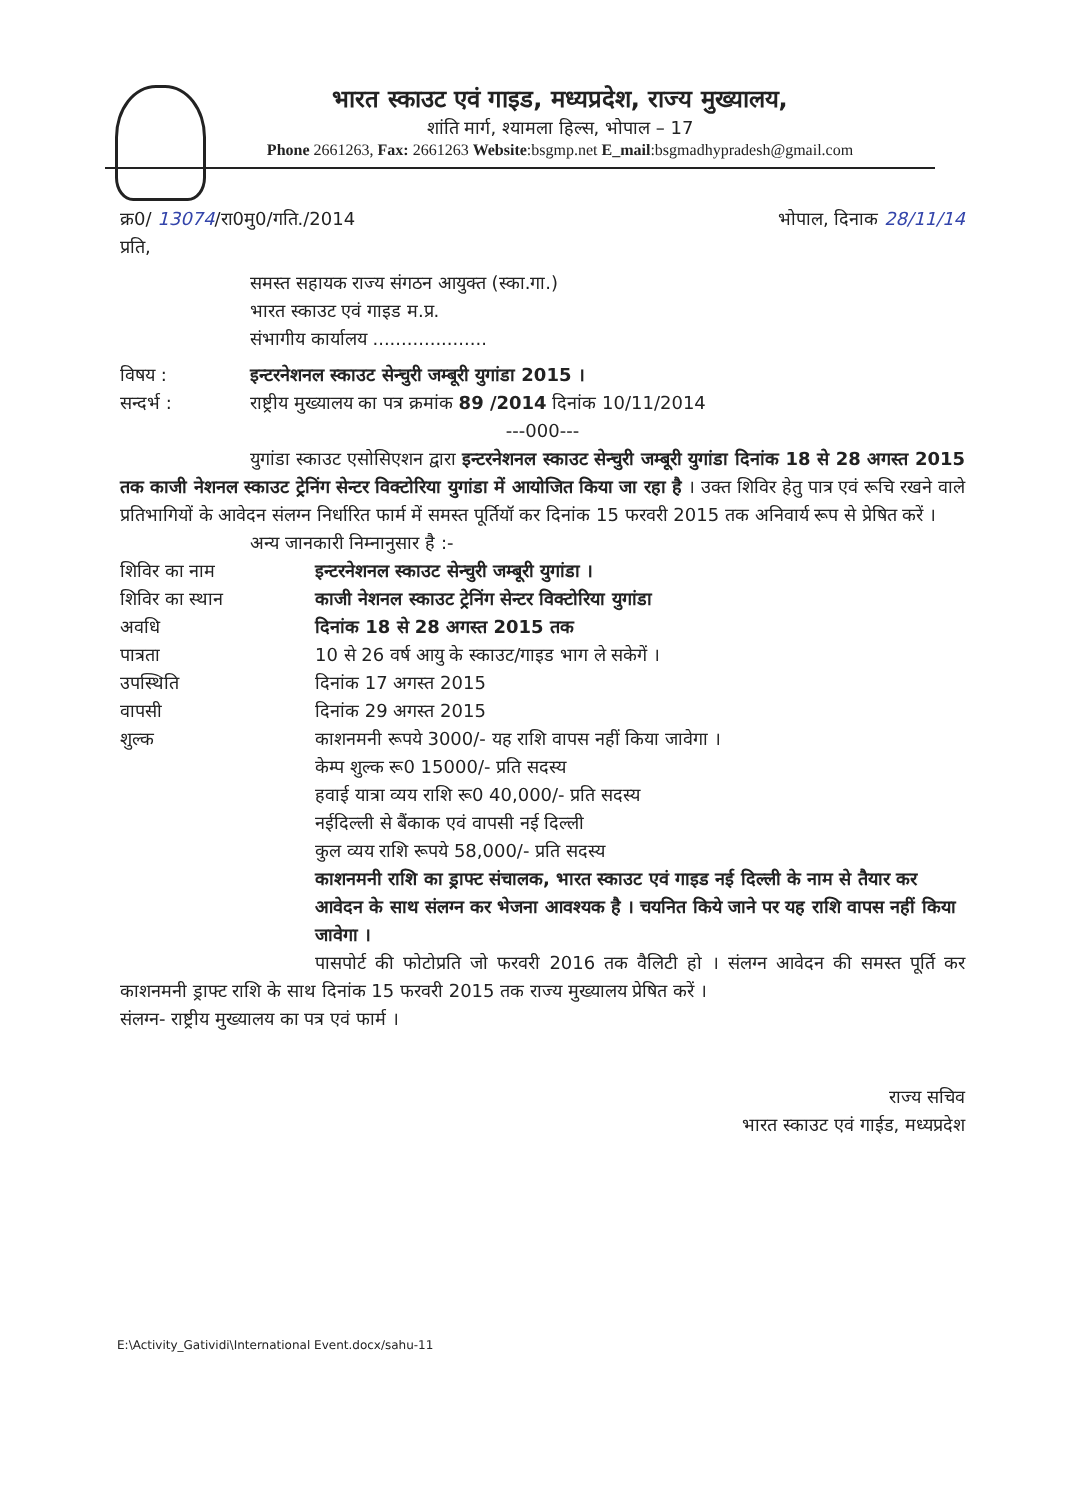भारत स्काउट एवं गाइड, मध्यप्रदेश, राज्य मुख्यालय,
शांति मार्ग, श्यामला हिल्स, भोपाल – 17
Phone 2661263, Fax: 2661263 Website:bsgmp.net E_mail:bsgmadhypradesh@gmail.com
क्र0/ 13074/रा0मु0/गति./2014 भोपाल, दिनाक 28/11/14
प्रति,
समस्त सहायक राज्य संगठन आयुक्त (स्का.गा.)
भारत स्काउट एवं गाइड म.प्र.
संभागीय कार्यालय ....................
विषय : इन्टरनेशनल स्काउट सेन्चुरी जम्बूरी युगांडा 2015 । सन्दर्भ : राष्ट्रीय मुख्यालय का पत्र क्रमांक 89 /2014 दिनांक 10/11/2014
---000---
युगांडा स्काउट एसोसिएशन द्वारा इन्टरनेशनल स्काउट सेन्चुरी जम्बूरी युगांडा दिनांक 18 से 28 अगस्त 2015 तक काजी नेशनल स्काउट ट्रेनिंग सेन्टर विक्टोरिया युगांडा में आयोजित किया जा रहा है । उक्त शिविर हेतु पात्र एवं रूचि रखने वाले प्रतिभागियों के आवेदन संलग्न निर्धारित फार्म में समस्त पूर्तियॉ कर दिनांक 15 फरवरी 2015 तक अनिवार्य रूप से प्रेषित करें ।
अन्य जानकारी निम्नानुसार है :-
शिविर का नाम इन्टरनेशनल स्काउट सेन्चुरी जम्बूरी युगांडा । शिविर का स्थान काजी नेशनल स्काउट ट्रेनिंग सेन्टर विक्टोरिया युगांडा अवधि दिनांक 18 से 28 अगस्त 2015 तक पात्रता 10 से 26 वर्ष आयु के स्काउट/गाइड भाग ले सकेगें । उपस्थिति दिनांक 17 अगस्त 2015 वापसी दिनांक 29 अगस्त 2015 शुल्क काशनमनी रूपये 3000/- यह राशि वापस नहीं किया जावेगा ।
केम्प शुल्क रू0 15000/- प्रति सदस्य
हवाई यात्रा व्यय राशि रू0 40,000/- प्रति सदस्य
नईदिल्ली से बैंकाक एवं वापसी नई दिल्ली
कुल व्यय राशि रूपये 58,000/- प्रति सदस्य
काशनमनी राशि का ड्राफ्ट संचालक, भारत स्काउट एवं गाइड नई दिल्ली के नाम से तैयार कर आवेदन के साथ संलग्न कर भेजना आवश्यक है । चयनित किये जाने पर यह राशि वापस नहीं किया जावेगा ।
पासपोर्ट की फोटोप्रति जो फरवरी 2016 तक वैलिटी हो । संलग्न आवेदन की समस्त पूर्ति कर काशनमनी ड्राफ्ट राशि के साथ दिनांक 15 फरवरी 2015 तक राज्य मुख्यालय प्रेषित करें ।
संलग्न- राष्ट्रीय मुख्यालय का पत्र एवं फार्म ।
राज्य सचिव
भारत स्काउट एवं गाईड, मध्यप्रदेश
E:\Activity_Gatividi\International Event.docx/sahu-11